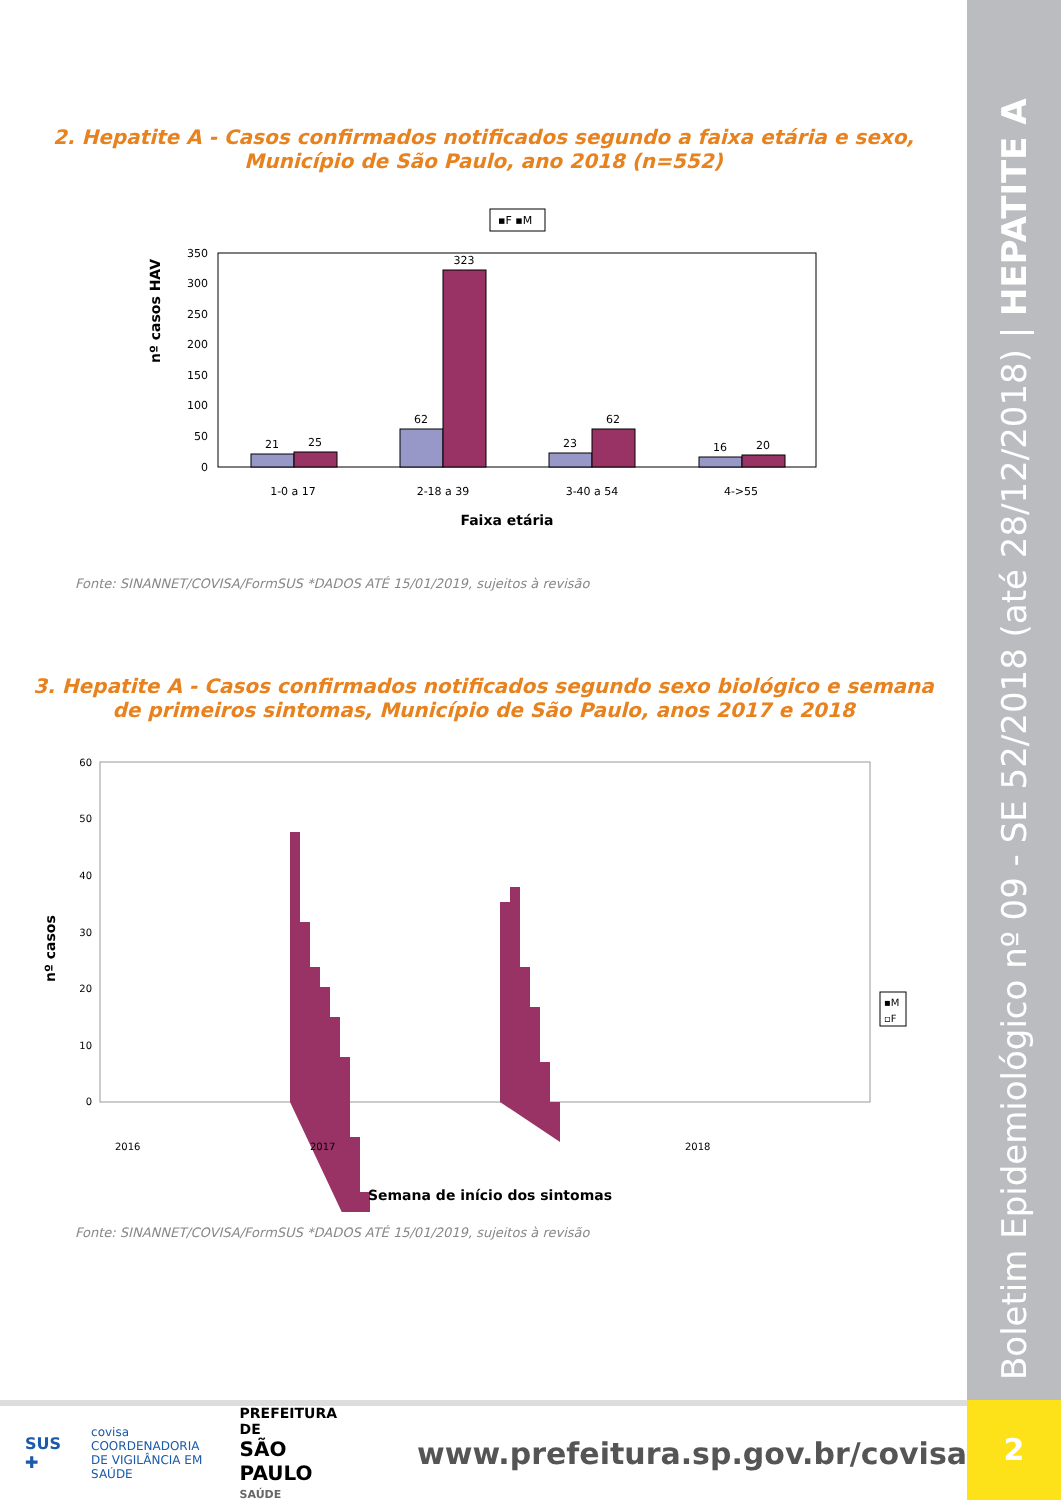Boletim Epidemiológico nº 09 - SE 52/2018 (até 28/12/2018) | HEPATITE A
2
2. Hepatite A - Casos confirmados notificados segundo a faixa etária e sexo, Município de São Paulo, ano 2018 (n=552)
▪F ▪M
nº casos HAV
350
300
250
200
150
100
50
0
21
25
62
323
23
62
16
20
1-0 a 17
2-18 a 39
3-40 a 54
4->55
Faixa etária
Fonte: SINANNET/COVISA/FormSUS *DADOS ATÉ 15/01/2019, sujeitos à revisão
3. Hepatite A - Casos confirmados notificados segundo sexo biológico e semana de primeiros sintomas, Município de São Paulo, anos 2017 e 2018
nº casos
60
50
40
30
20
10
0
2016
2017
2018
▪M
▫F
Semana de início dos sintomas
Fonte: SINANNET/COVISA/FormSUS *DADOS ATÉ 15/01/2019, sujeitos à revisão
SUS ✚ covisa
COORDENADORIA DE VIGILÂNCIA EM SAÚDE PREFEITURA DE
SÃO PAULO
SAÚDE www.prefeitura.sp.gov.br/covisa